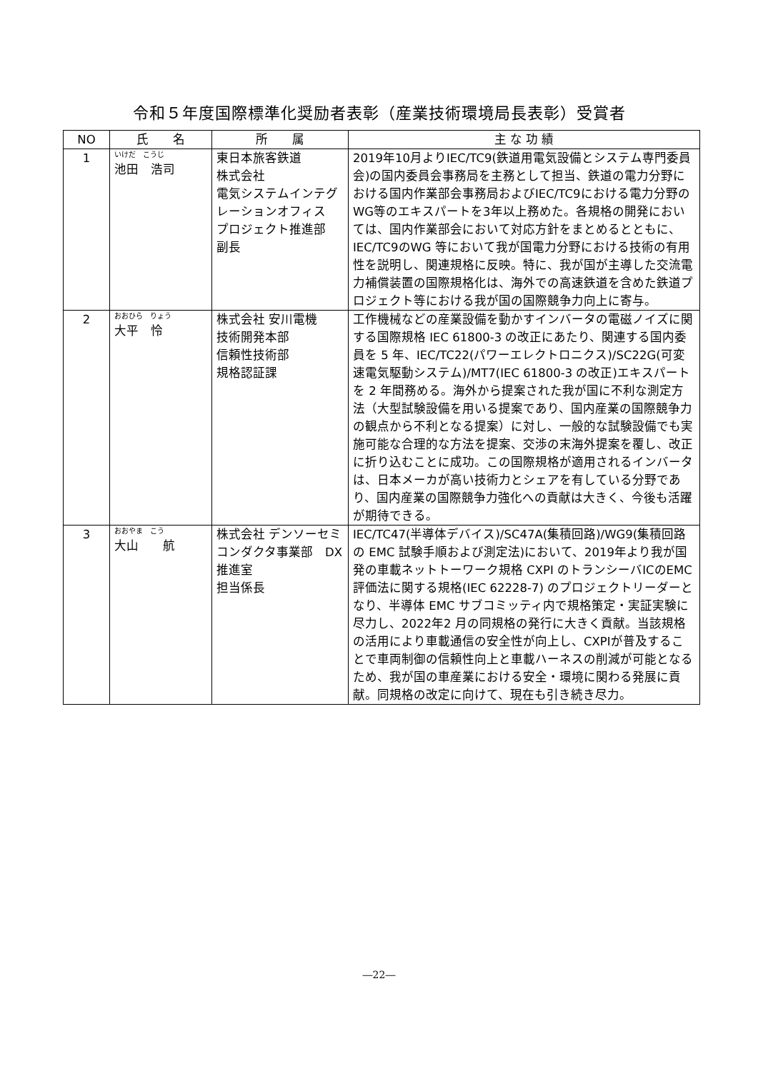令和５年度国際標準化奨励者表彰（産業技術環境局長表彰）受賞者
| NO | 氏 名 | 所 属 | 主 な 功 績 |
| --- | --- | --- | --- |
| 1 | いけだ こうじ 池田 浩司 | 東日本旅客鉄道 株式会社 電気システムインテグレーションオフィス プロジェクト推進部 副長 | 2019年10月よりIEC/TC9(鉄道用電気設備とシステム専門委員会)の国内委員会事務局を主務として担当、鉄道の電力分野における国内作業部会事務局およびIEC/TC9における電力分野のWG等のエキスパートを3年以上務めた。各規格の開発においては、国内作業部会において対応方針をまとめるとともに、IEC/TC9のWG 等において我が国電力分野における技術の有用性を説明し、関連規格に反映。特に、我が国が主導した交流電力補償装置の国際規格化は、海外での高速鉄道を含めた鉄道プロジェクト等における我が国の国際競争力向上に寄与。 |
| 2 | おおひら りょう 大平 怜 | 株式会社 安川電機 技術開発本部 信頼性技術部 規格認証課 | 工作機械などの産業設備を動かすインバータの電磁ノイズに関する国際規格 IEC 61800-3 の改正にあたり、関連する国内委員を 5 年、IEC/TC22(パワーエレクトロニクス)/SC22G(可変速電気駆動システム)/MT7(IEC 61800-3 の改正)エキスパートを 2 年間務める。海外から提案された我が国に不利な測定方法（大型試験設備を用いる提案であり、国内産業の国際競争力の観点から不利となる提案）に対し、一般的な試験設備でも実施可能な合理的な方法を提案、交渉の末海外提案を覆し、改正に折り込むことに成功。この国際規格が適用されるインバータは、日本メーカが高い技術力とシェアを有している分野であり、国内産業の国際競争力強化への貢献は大きく、今後も活躍が期待できる。 |
| 3 | おおやま こう 大山 航 | 株式会社 デンソーセミコンダクタ事業部 DX推進室 担当係長 | IEC/TC47(半導体デバイス)/SC47A(集積回路)/WG9(集積回路の EMC 試験手順および測定法)において、2019年より我が国発の車載ネットトーワーク規格 CXPI のトランシーバICのEMC評価法に関する規格(IEC 62228-7) のプロジェクトリーダーとなり、半導体 EMC サブコミッティ内で規格策定・実証実験に尽力し、2022年2 月の同規格の発行に大きく貢献。当該規格の活用により車載通信の安全性が向上し、CXPIが普及することで車両制御の信頼性向上と車載ハーネスの削減が可能となるため、我が国の車産業における安全・環境に関わる発展に貢献。同規格の改定に向けて、現在も引き続き尽力。 |
―22―